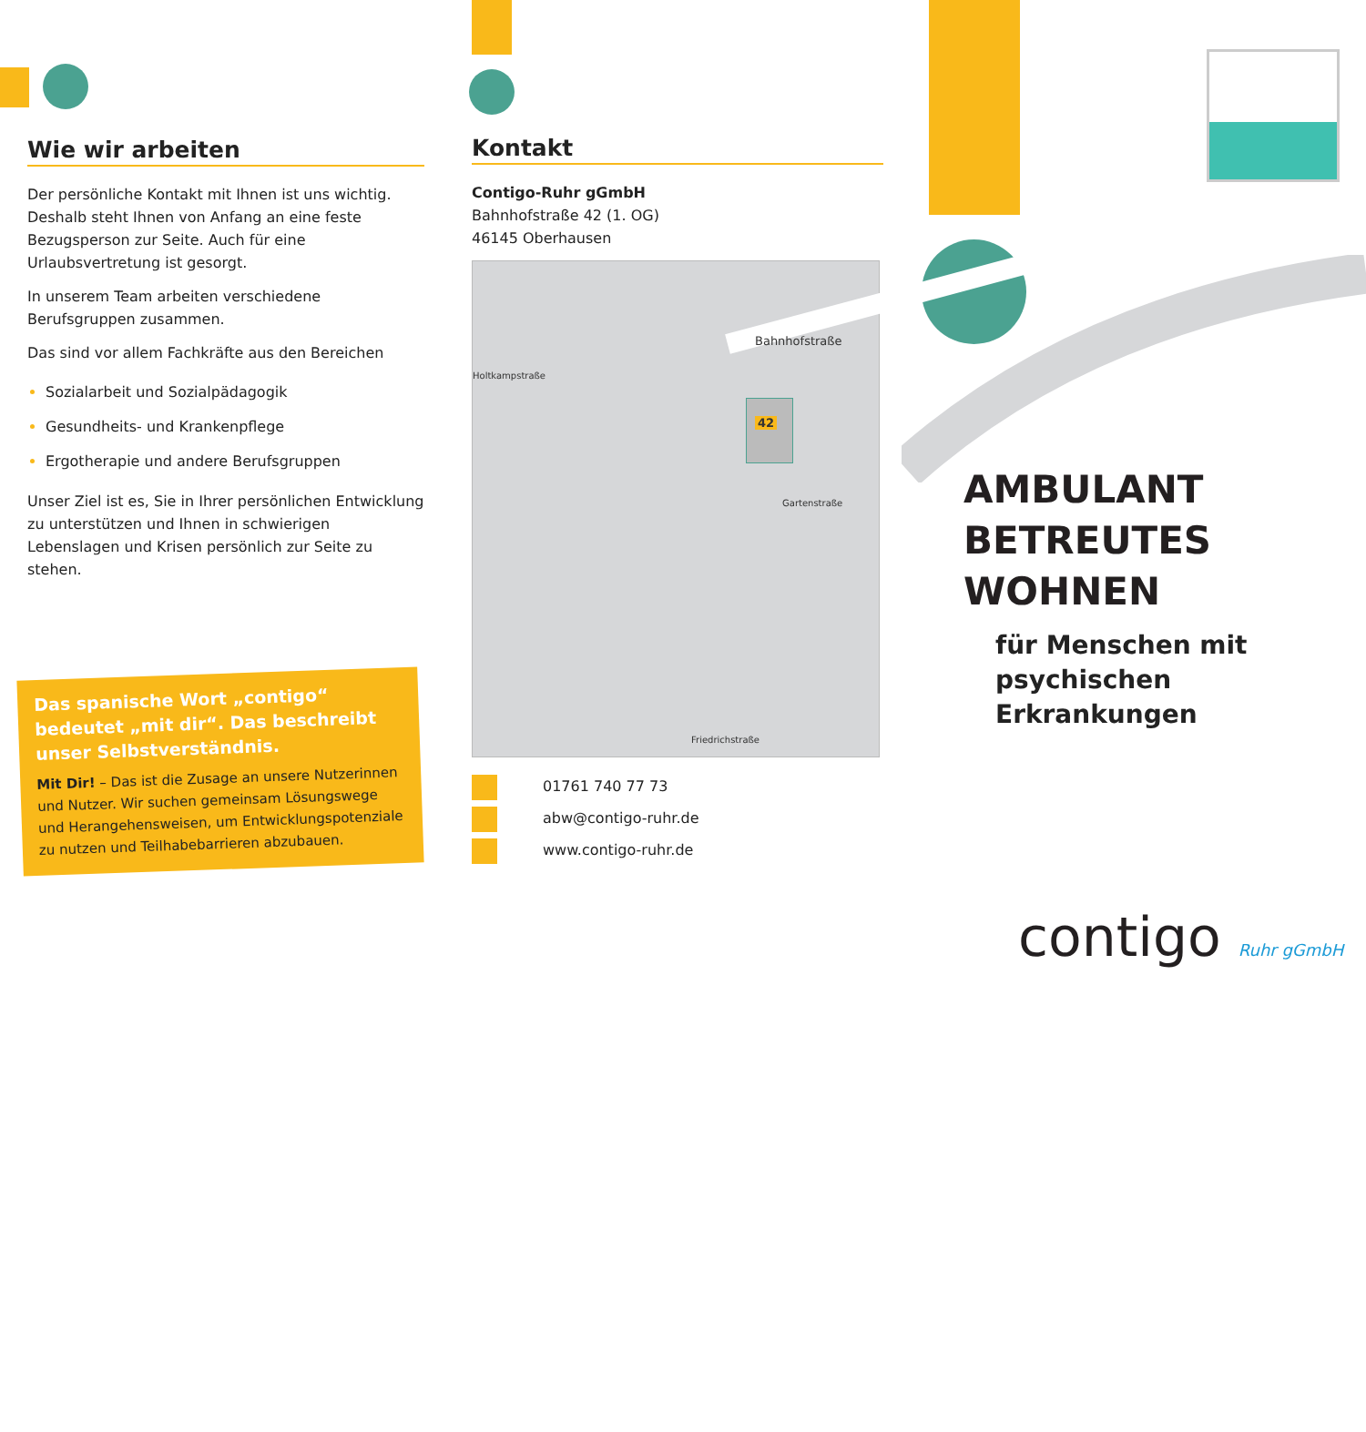Wie wir arbeiten
Der persönliche Kontakt mit Ihnen ist uns wichtig. Deshalb steht Ihnen von Anfang an eine feste Bezugsperson zur Seite. Auch für eine Urlaubsvertretung ist gesorgt.
In unserem Team arbeiten verschiedene Berufsgruppen zusammen.
Das sind vor allem Fachkräfte aus den Bereichen
Sozialarbeit und Sozialpädagogik
Gesundheits- und Krankenpflege
Ergotherapie und andere Berufsgruppen
Unser Ziel ist es, Sie in Ihrer persönlichen Entwicklung zu unterstützen und Ihnen in schwierigen Lebenslagen und Krisen persönlich zur Seite zu stehen.
Das spanische Wort „contigo“ bedeutet „mit dir“. Das beschreibt unser Selbstverständnis.
Mit Dir! – Das ist die Zusage an unsere Nutzerinnen und Nutzer. Wir suchen gemeinsam Lösungswege und Herangehensweisen, um Entwicklungspotenziale zu nutzen und Teilhabebarrieren abzubauen.
Kontakt
Contigo-Ruhr gGmbH
Bahnhofstraße 42 (1. OG)
46145 Oberhausen
42
Bahnhofstraße
Holtkampstraße
Gartenstraße
Friedrichstraße
01761 740 77 73
abw@contigo-ruhr.de
www.contigo-ruhr.de
AMBULANT
BETREUTES WOHNEN
für Menschen mit
psychischen Erkrankungen
contigo Ruhr gGmbH